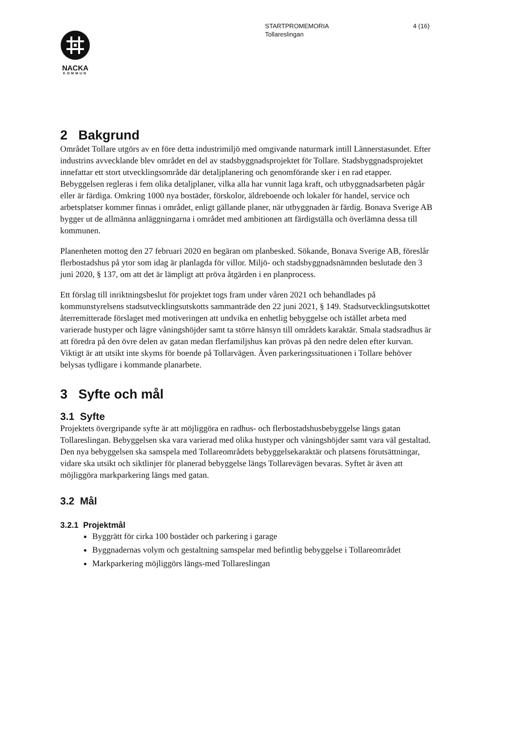STARTPROMEMORIA
Tollareslingan
4 (16)
NACKA
KOMMUN
2 Bakgrund
Området Tollare utgörs av en före detta industrimiljö med omgivande naturmark intill Lännerstasundet. Efter industrins avvecklande blev området en del av stadsbyggnadsprojektet för Tollare. Stadsbyggnadsprojektet innefattar ett stort utvecklingsområde där detaljplanering och genomförande sker i en rad etapper. Bebyggelsen regleras i fem olika detaljplaner, vilka alla har vunnit laga kraft, och utbyggnadsarbeten pågår eller är färdiga. Omkring 1000 nya bostäder, förskolor, äldreboende och lokaler för handel, service och arbetsplatser kommer finnas i området, enligt gällande planer, när utbyggnaden är färdig. Bonava Sverige AB bygger ut de allmänna anläggningarna i området med ambitionen att färdigställa och överlämna dessa till kommunen.
Planenheten mottog den 27 februari 2020 en begäran om planbesked. Sökande, Bonava Sverige AB, föreslår flerbostadshus på ytor som idag är planlagda för villor. Miljö- och stadsbyggnadsnämnden beslutade den 3 juni 2020, § 137, om att det är lämpligt att pröva åtgärden i en planprocess.
Ett förslag till inriktningsbeslut för projektet togs fram under våren 2021 och behandlades på kommunstyrelsens stadsutvecklingsutskotts sammanträde den 22 juni 2021, § 149. Stadsutvecklingsutskottet återremitterade förslaget med motiveringen att undvika en enhetlig bebyggelse och istället arbeta med varierade hustyper och lägre våningshöjder samt ta större hänsyn till områdets karaktär. Smala stadsradhus är att föredra på den övre delen av gatan medan flerfamiljshus kan prövas på den nedre delen efter kurvan. Viktigt är att utsikt inte skyms för boende på Tollarvägen. Även parkeringssituationen i Tollare behöver belysas tydligare i kommande planarbete.
3 Syfte och mål
3.1 Syfte
Projektets övergripande syfte är att möjliggöra en radhus- och flerbostadshusbebyggelse längs gatan Tollareslingan. Bebyggelsen ska vara varierad med olika hustyper och våningshöjder samt vara väl gestaltad. Den nya bebyggelsen ska samspela med Tollareområdets bebyggelsekaraktär och platsens förutsättningar, vidare ska utsikt och siktlinjer för planerad bebyggelse längs Tollarevägen bevaras. Syftet är även att möjliggöra markparkering längs med gatan.
3.2 Mål
3.2.1 Projektmål
Byggrätt för cirka 100 bostäder och parkering i garage
Byggnadernas volym och gestaltning samspelar med befintlig bebyggelse i Tollareområdet
Markparkering möjliggörs längs-med Tollareslingan